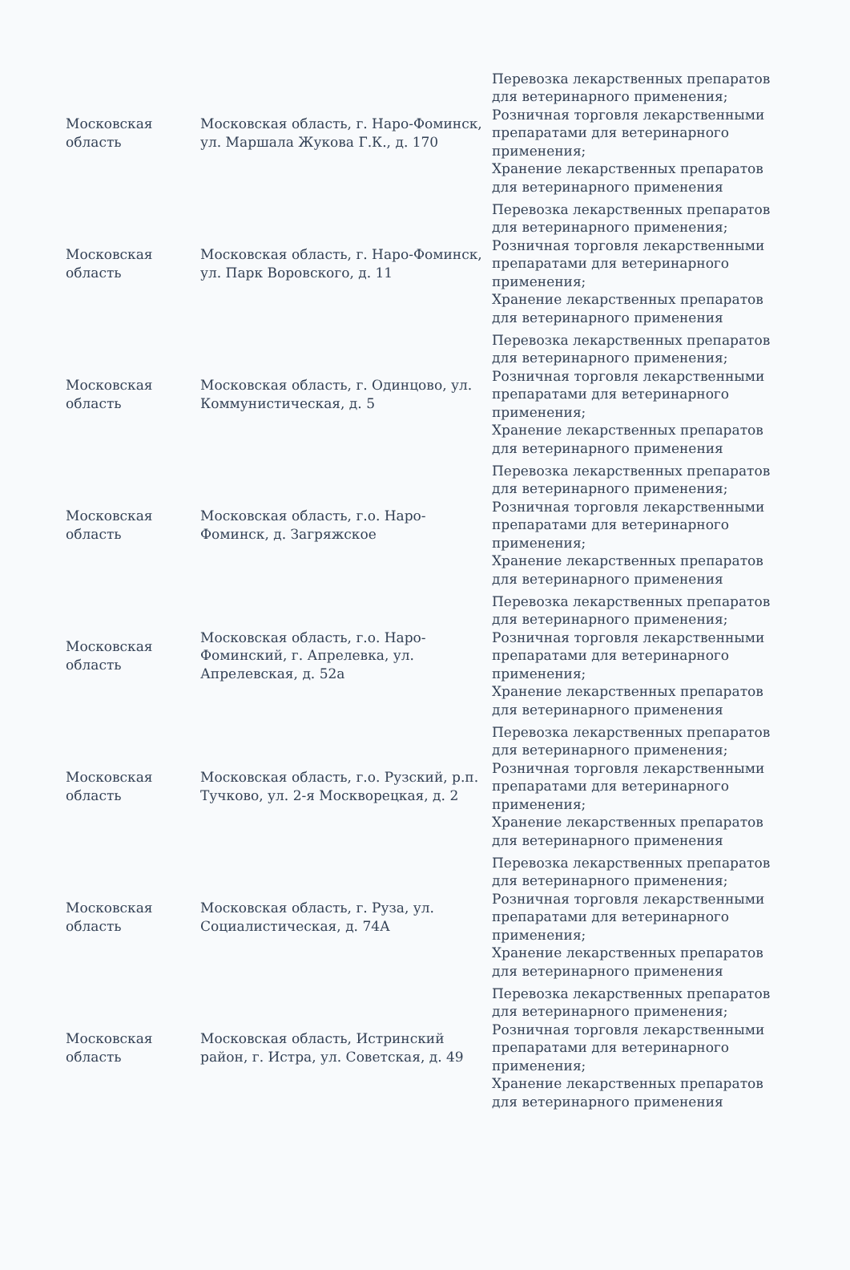| Московская область | Московская область, г. Наро-Фоминск, ул. Маршала Жукова Г.К., д. 170 | Перевозка лекарственных препаратов для ветеринарного применения; Розничная торговля лекарственными препаратами для ветеринарного применения; Хранение лекарственных препаратов для ветеринарного применения |
| Московская область | Московская область, г. Наро-Фоминск, ул. Парк Воровского, д. 11 | Перевозка лекарственных препаратов для ветеринарного применения; Розничная торговля лекарственными препаратами для ветеринарного применения; Хранение лекарственных препаратов для ветеринарного применения |
| Московская область | Московская область, г. Одинцово, ул. Коммунистическая, д. 5 | Перевозка лекарственных препаратов для ветеринарного применения; Розничная торговля лекарственными препаратами для ветеринарного применения; Хранение лекарственных препаратов для ветеринарного применения |
| Московская область | Московская область, г.о. Наро-Фоминск, д. Загряжское | Перевозка лекарственных препаратов для ветеринарного применения; Розничная торговля лекарственными препаратами для ветеринарного применения; Хранение лекарственных препаратов для ветеринарного применения |
| Московская область | Московская область, г.о. Наро-Фоминский, г. Апрелевка, ул. Апрелевская, д. 52а | Перевозка лекарственных препаратов для ветеринарного применения; Розничная торговля лекарственными препаратами для ветеринарного применения; Хранение лекарственных препаратов для ветеринарного применения |
| Московская область | Московская область, г.о. Рузский, р.п. Тучково, ул. 2-я Москворецкая, д. 2 | Перевозка лекарственных препаратов для ветеринарного применения; Розничная торговля лекарственными препаратами для ветеринарного применения; Хранение лекарственных препаратов для ветеринарного применения |
| Московская область | Московская область, г. Руза, ул. Социалистическая, д. 74А | Перевозка лекарственных препаратов для ветеринарного применения; Розничная торговля лекарственными препаратами для ветеринарного применения; Хранение лекарственных препаратов для ветеринарного применения |
| Московская область | Московская область, Истринский район, г. Истра, ул. Советская, д. 49 | Перевозка лекарственных препаратов для ветеринарного применения; Розничная торговля лекарственными препаратами для ветеринарного применения; Хранение лекарственных препаратов для ветеринарного применения |